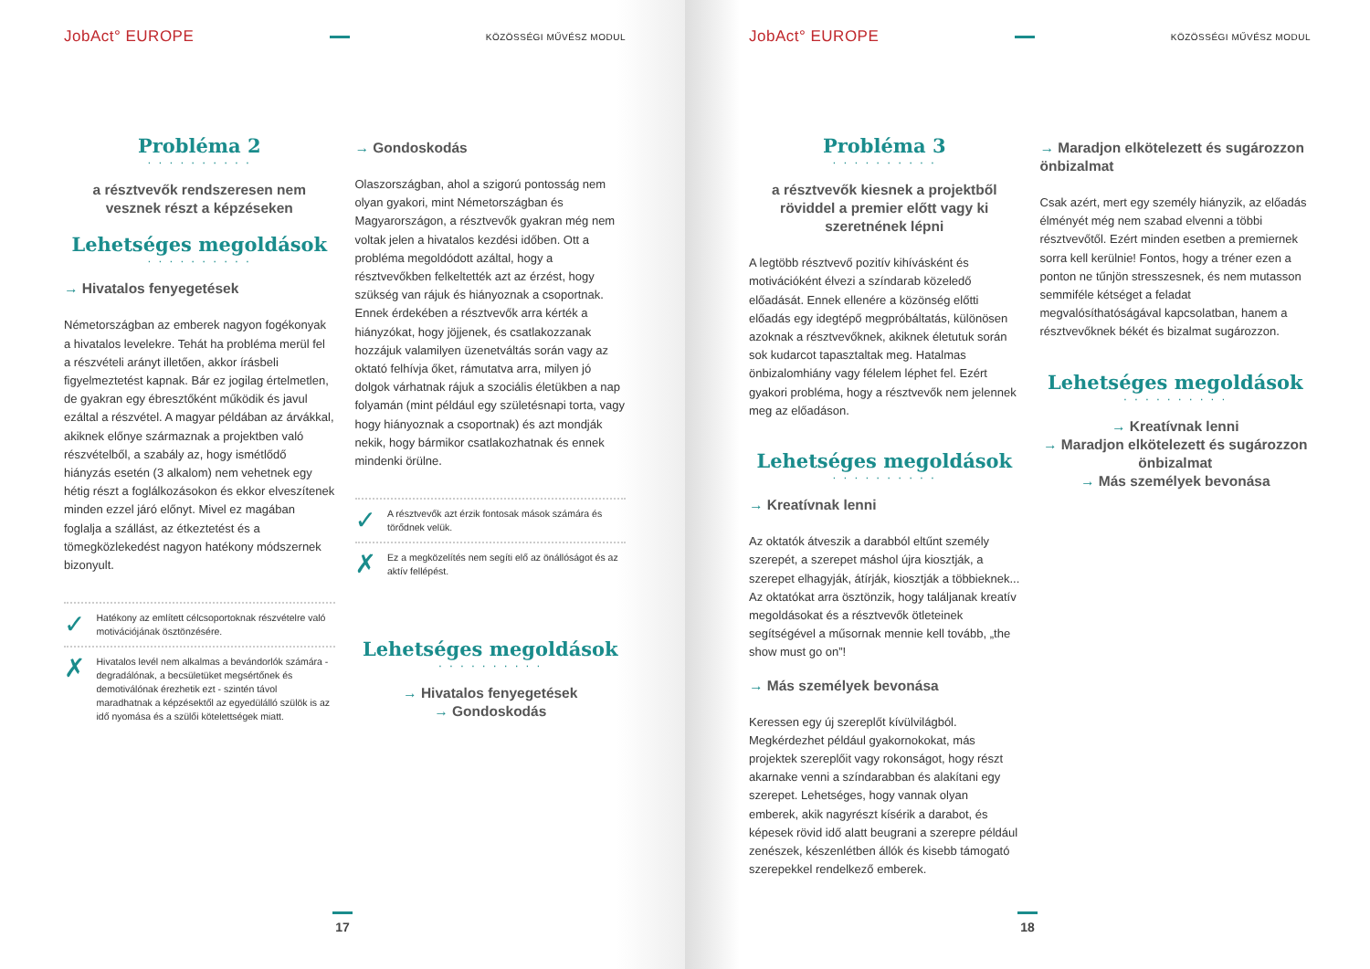JobAct° EUROPE KÖZÖSSÉGI MŰVÉSZ MODUL
Probléma 2
· · · · · · · · · ·
a résztvevők rendszeresen nem vesznek részt a képzéseken
Lehetséges megoldások
· · · · · · · · · ·
→ Hivatalos fenyegetések
Németországban az emberek nagyon fogékonyak a hivatalos levelekre. Tehát ha probléma merül fel a részvételi arányt illetően, akkor írásbeli figyelmeztetést kapnak. Bár ez jogilag értelmetlen, de gyakran egy ébresztőként működik és javul ezáltal a részvétel. A magyar példában az árvákkal, akiknek előnye származnak a projektben való részvételből, a szabály az, hogy ismétlődő hiányzás esetén (3 alkalom) nem vehetnek egy hétig részt a foglálkozásokon és ekkor elveszítenek minden ezzel járó előnyt. Mivel ez magában foglalja a szállást, az étkeztetést és a tömegközlekedést nagyon hatékony módszernek bizonyult.
✓ Hatékony az említett célcsoportoknak részvételre való motivációjának ösztönzésére.
✗ Hivatalos levél nem alkalmas a bevándorlók számára - degradálónak, a becsületüket megsértőnek és demotiválónak érezhetik ezt - szintén távol maradhatnak a képzésektől az egyedülálló szülök is az idő nyomása és a szülői kötelettségek miatt.
→ Gondoskodás
Olaszországban, ahol a szigorú pontosság nem olyan gyakori, mint Németországban és Magyarországon, a résztvevők gyakran még nem voltak jelen a hivatalos kezdési időben. Ott a probléma megoldódott azáltal, hogy a résztvevőkben felkeltették azt az érzést, hogy szükség van rájuk és hiányoznak a csoportnak. Ennek érdekében a résztvevők arra kérték a hiányzókat, hogy jöjjenek, és csatlakozzanak hozzájuk valamilyen üzenetváltás során vagy az oktató felhívja őket, rámutatva arra, milyen jó dolgok várhatnak rájuk a szociális életükben a nap folyamán (mint például egy születésnapi torta, vagy hogy hiányoznak a csoportnak) és azt mondják nekik, hogy bármikor csatlakozhatnak és ennek mindenki örülne.
✓ A résztvevők azt érzik fontosak mások számára és törődnek velük.
✗ Ez a megközelítés nem segíti elő az önállóságot és az aktív fellépést.
Lehetséges megoldások
· · · · · · · · · ·
→ Hivatalos fenyegetések
→ Gondoskodás
17
JobAct° EUROPE KÖZÖSSÉGI MŰVÉSZ MODUL
Probléma 3
· · · · · · · · · ·
a résztvevők kiesnek a projektből röviddel a premier előtt vagy ki szeretnének lépni
A legtöbb résztvevő pozitív kihívásként és motivációként élvezi a színdarab közeledő előadását. Ennek ellenére a közönség előtti előadás egy idegtépő megpróbáltatás, különösen azoknak a résztvevőknek, akiknek életutuk során sok kudarcot tapasztaltak meg. Hatalmas önbizalomhiány vagy félelem léphet fel. Ezért gyakori probléma, hogy a résztvevők nem jelennek meg az előadáson.
Lehetséges megoldások
· · · · · · · · · ·
→ Kreatívnak lenni
Az oktatók átveszik a darabból eltűnt személy szerepét, a szerepet máshol újra kiosztják, a szerepet elhagyják, átírják, kiosztják a többieknek... Az oktatókat arra ösztönzik, hogy találjanak kreatív megoldásokat és a résztvevők ötleteinek segítségével a műsornak mennie kell tovább, „the show must go on”!
→ Más személyek bevonása
Keressen egy új szereplőt kívülvilágból. Megkérdezhet például gyakornokokat, más projektek szereplőit vagy rokonságot, hogy részt akarnake venni a színdarabban és alakítani egy szerepet. Lehetséges, hogy vannak olyan emberek, akik nagyrészt kísérik a darabot, és képesek rövid idő alatt beugrani a szerepre például zenészek, készenlétben állók és kisebb támogató szerepekkel rendelkező emberek.
→ Maradjon elkötelezett és sugározzon önbizalmat
Csak azért, mert egy személy hiányzik, az előadás élményét még nem szabad elvenni a többi résztvevőtől. Ezért minden esetben a premiernek sorra kell kerülnie! Fontos, hogy a tréner ezen a ponton ne tűnjön stresszesnek, és nem mutasson semmiféle kétséget a feladat megvalósíthatóságával kapcsolatban, hanem a résztvevőknek békét és bizalmat sugározzon.
Lehetséges megoldások
· · · · · · · · · ·
→ Kreatívnak lenni
→ Maradjon elkötelezett és sugározzon önbizalmat
→ Más személyek bevonása
18